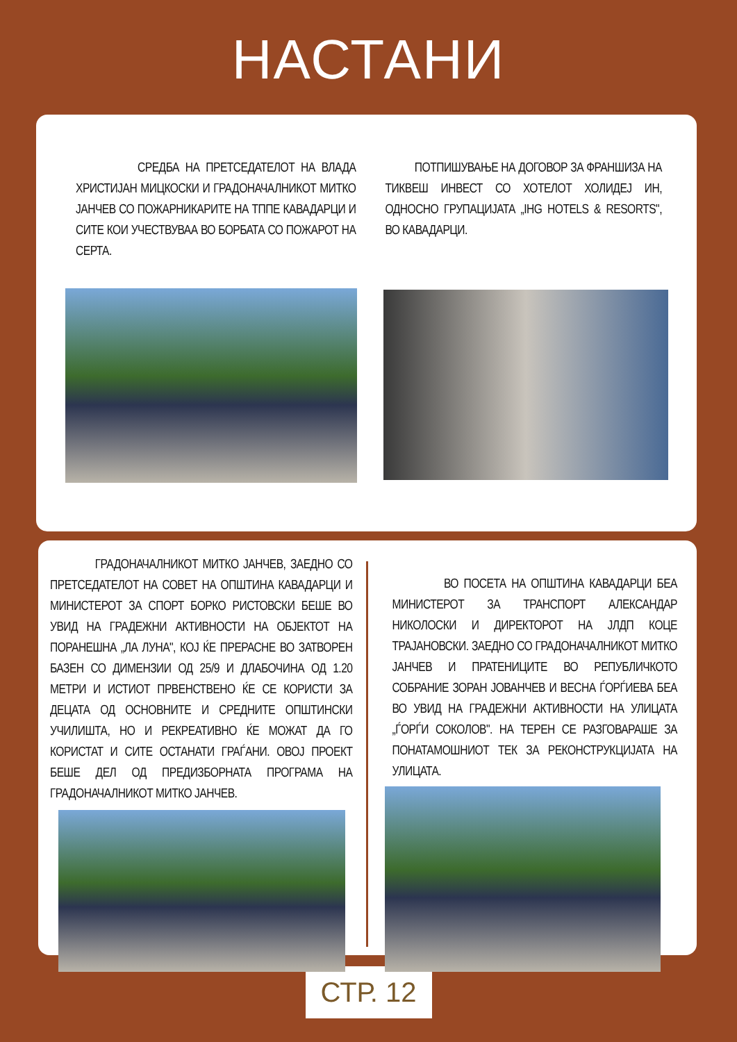НАСТАНИ
СРЕДБА НА ПРЕТСЕДАТЕЛОТ НА ВЛАДА ХРИСТИЈАН МИЦКОСКИ И ГРАДОНАЧАЛНИКОТ МИТКО ЈАНЧЕВ СО ПОЖАРНИКАРИТЕ НА ТППЕ КАВАДАРЦИ И СИТЕ КОИ УЧЕСТВУВАА ВО БОРБАТА СО ПОЖАРОТ НА СЕРТА.
ПОТПИШУВАЊЕ НА ДОГОВОР ЗА ФРАНШИЗА НА ТИКВЕШ ИНВЕСТ СО ХОТЕЛОТ ХОЛИДЕЈ ИН, ОДНОСНО ГРУПАЦИЈАТА „IHG HOTELS & RESORTS", ВО КАВАДАРЦИ.
ГРАДОНАЧАЛНИКОТ МИТКО ЈАНЧЕВ, ЗАЕДНО СО ПРЕТСЕДАТЕЛОТ НА СОВЕТ НА ОПШТИНА КАВАДАРЦИ И МИНИСТЕРОТ ЗА СПОРТ БОРКО РИСТОВСКИ БЕШЕ ВО УВИД НА ГРАДЕЖНИ АКТИВНОСТИ НА ОБЈЕКТОТ НА ПОРАНЕШНА „ЛА ЛУНА", КОЈ ЌЕ ПРЕРАСНЕ ВО ЗАТВОРЕН БАЗЕН СО ДИМЕНЗИИ ОД 25/9 И ДЛАБОЧИНА ОД 1.20 МЕТРИ И ИСТИОТ ПРВЕНСТВЕНО ЌЕ СЕ КОРИСТИ ЗА ДЕЦАТА ОД ОСНОВНИТЕ И СРЕДНИТЕ ОПШТИНСКИ УЧИЛИШТА, НО И РЕКРЕАТИВНО ЌЕ МОЖАТ ДА ГО КОРИСТАТ И СИТЕ ОСТАНАТИ ГРАЃАНИ. ОВОЈ ПРОЕКТ БЕШЕ ДЕЛ ОД ПРЕДИЗБОРНАТА ПРОГРАМА НА ГРАДОНАЧАЛНИКОТ МИТКО ЈАНЧЕВ.
ВО ПОСЕТА НА ОПШТИНА КАВАДАРЦИ БЕА МИНИСТЕРОТ ЗА ТРАНСПОРТ АЛЕКСАНДАР НИКОЛОСКИ И ДИРЕКТОРОТ НА ЈЛДП КОЦЕ ТРАЈАНОВСКИ. ЗАЕДНО СО ГРАДОНАЧАЛНИКОТ МИТКО ЈАНЧЕВ И ПРАТЕНИЦИТЕ ВО РЕПУБЛИЧКОТО СОБРАНИЕ ЗОРАН ЈОВАНЧЕВ И ВЕСНА ЃОРЃИЕВА БЕА ВО УВИД НА ГРАДЕЖНИ АКТИВНОСТИ НА УЛИЦАТА „ЃОРЃИ СОКОЛОВ". НА ТЕРЕН СЕ РАЗГОВАРАШЕ ЗА ПОНАТАМОШНИОТ ТЕК ЗА РЕКОНСТРУКЦИЈАТА НА УЛИЦАТА.
СТР. 12